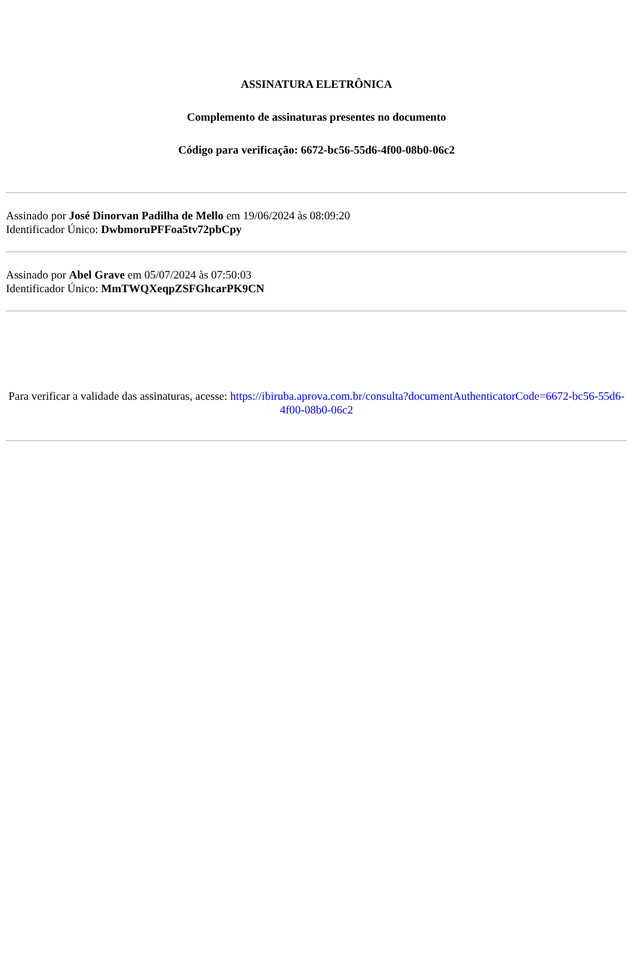ASSINATURA ELETRÔNICA
Complemento de assinaturas presentes no documento
Código para verificação: 6672-bc56-55d6-4f00-08b0-06c2
Assinado por José Dinorvan Padilha de Mello em 19/06/2024 às 08:09:20
Identificador Único: DwbmoruPFFoa5tv72pbCpy
Assinado por Abel Grave em 05/07/2024 às 07:50:03
Identificador Único: MmTWQXeqpZSFGhcarPK9CN
Para verificar a validade das assinaturas, acesse: https://ibiruba.aprova.com.br/consulta?documentAuthenticatorCode=6672-bc56-55d6-4f00-08b0-06c2